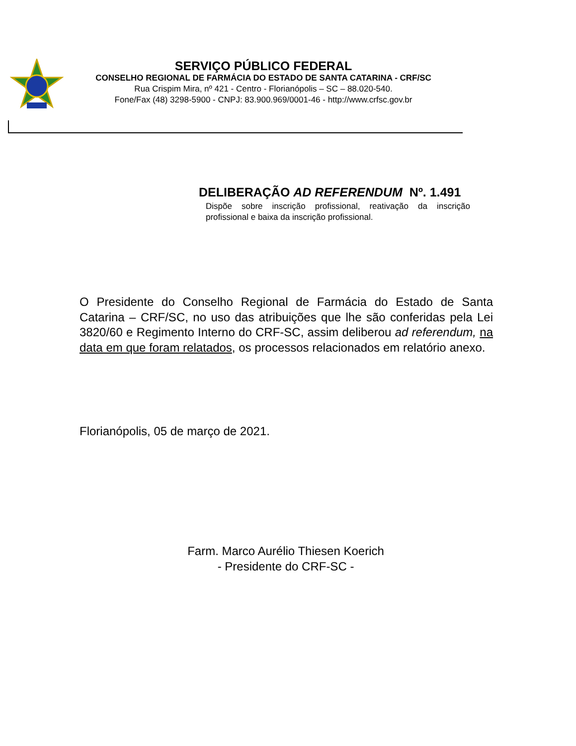SERVIÇO PÚBLICO FEDERAL
CONSELHO REGIONAL DE FARMÁCIA DO ESTADO DE SANTA CATARINA - CRF/SC
Rua Crispim Mira, nº 421 - Centro - Florianópolis – SC – 88.020-540.
Fone/Fax (48) 3298-5900 - CNPJ: 83.900.969/0001-46 - http://www.crfsc.gov.br
DELIBERAÇÃO AD REFERENDUM Nº. 1.491
Dispõe sobre inscrição profissional, reativação da inscrição profissional e baixa da inscrição profissional.
O Presidente do Conselho Regional de Farmácia do Estado de Santa Catarina – CRF/SC, no uso das atribuições que lhe são conferidas pela Lei 3820/60 e Regimento Interno do CRF-SC, assim deliberou ad referendum, na data em que foram relatados, os processos relacionados em relatório anexo.
Florianópolis, 05 de março de 2021.
Farm. Marco Aurélio Thiesen Koerich
- Presidente do CRF-SC -